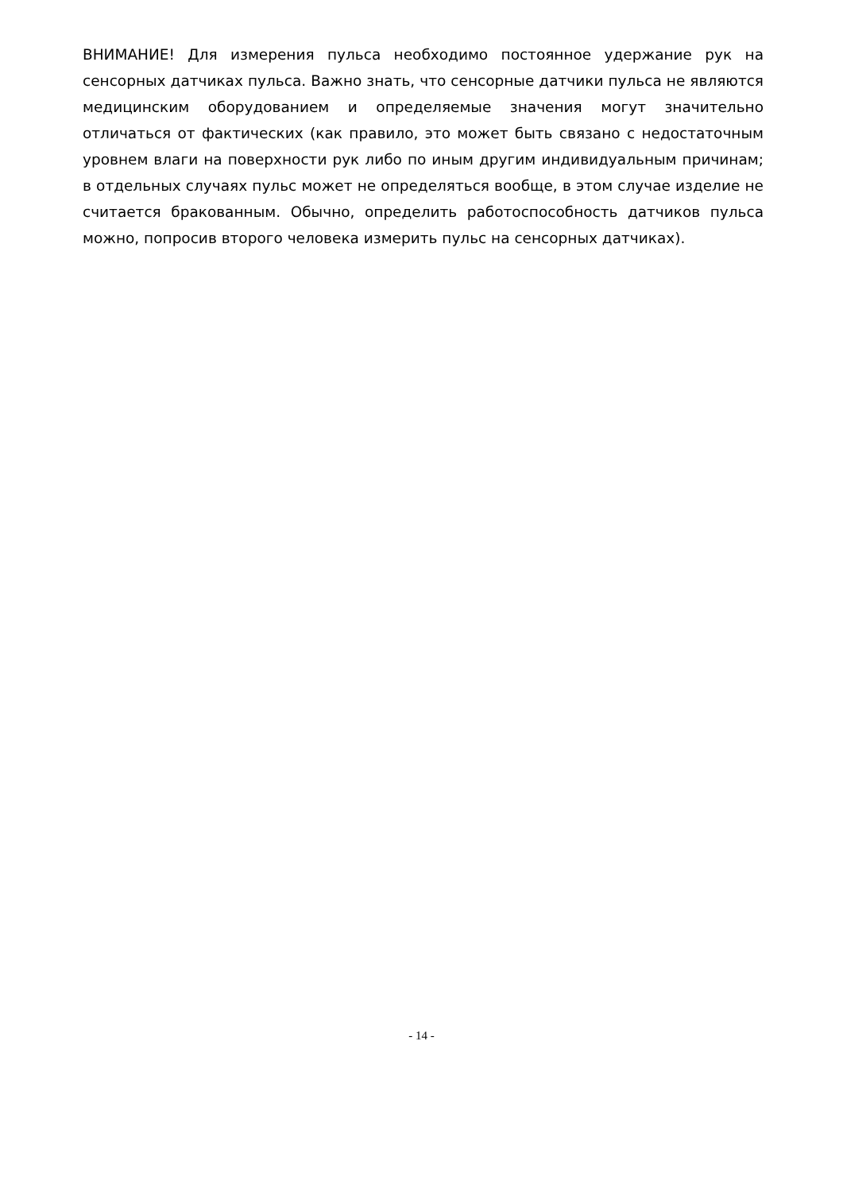ВНИМАНИЕ! Для измерения пульса необходимо постоянное удержание рук на сенсорных датчиках пульса. Важно знать, что сенсорные датчики пульса не являются медицинским оборудованием и определяемые значения могут значительно отличаться от фактических (как правило, это может быть связано с недостаточным уровнем влаги на поверхности рук либо по иным другим индивидуальным причинам; в отдельных случаях пульс может не определяться вообще, в этом случае изделие не считается бракованным. Обычно, определить работоспособность датчиков пульса можно, попросив второго человека измерить пульс на сенсорных датчиках).
- 14 -